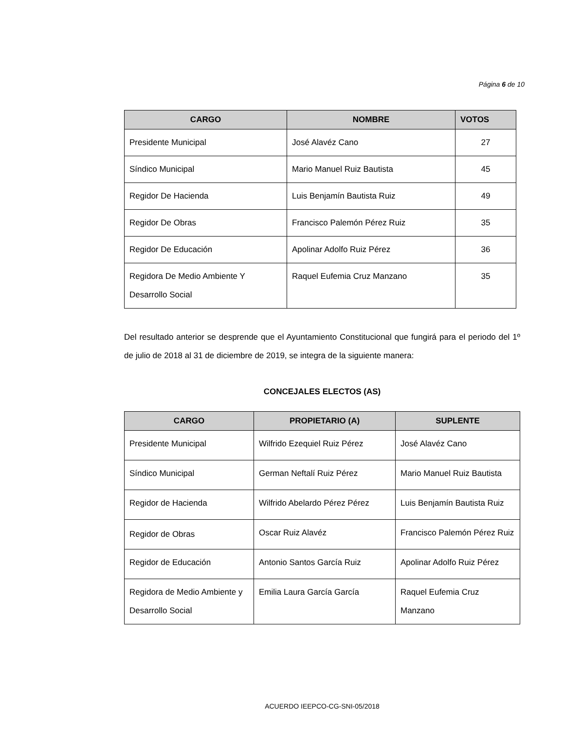Página 6 de 10
| CARGO | NOMBRE | VOTOS |
| --- | --- | --- |
| Presidente Municipal | José Alavéz Cano | 27 |
| Síndico Municipal | Mario Manuel Ruiz Bautista | 45 |
| Regidor De Hacienda | Luis Benjamín Bautista Ruiz | 49 |
| Regidor De Obras | Francisco Palemón Pérez Ruiz | 35 |
| Regidor De Educación | Apolinar Adolfo Ruiz Pérez | 36 |
| Regidora De Medio Ambiente Y Desarrollo Social | Raquel Eufemia Cruz Manzano | 35 |
Del resultado anterior se desprende que el Ayuntamiento Constitucional que fungirá para el periodo del 1º de julio de 2018 al 31 de diciembre de 2019, se integra de la siguiente manera:
CONCEJALES ELECTOS (AS)
| CARGO | PROPIETARIO (A) | SUPLENTE |
| --- | --- | --- |
| Presidente Municipal | Wilfrido Ezequiel Ruiz Pérez | José Alavéz Cano |
| Síndico Municipal | German Neftalí Ruiz Pérez | Mario Manuel Ruiz Bautista |
| Regidor de Hacienda | Wilfrido Abelardo Pérez Pérez | Luis Benjamín Bautista Ruiz |
| Regidor de Obras | Oscar Ruiz Alavéz | Francisco Palemón Pérez Ruiz |
| Regidor de Educación | Antonio Santos García Ruiz | Apolinar Adolfo Ruiz Pérez |
| Regidora de Medio Ambiente y Desarrollo Social | Emilia Laura García García | Raquel Eufemia Cruz Manzano |
ACUERDO IEEPCO-CG-SNI-05/2018